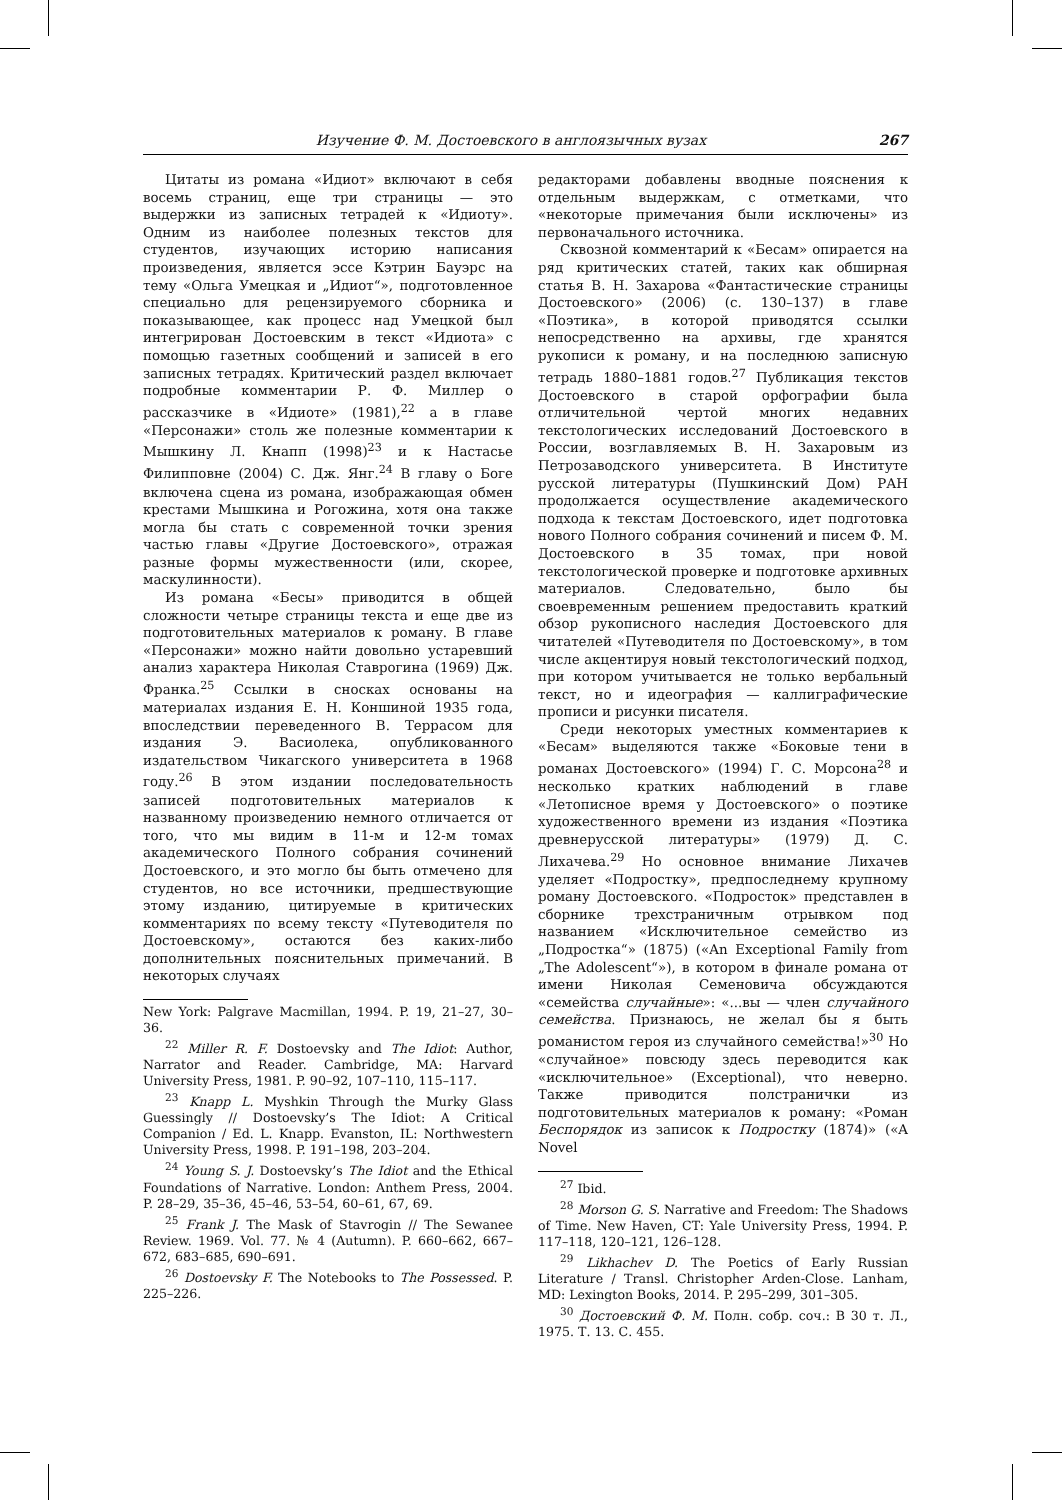Изучение Ф. М. Достоевского в англоязычных вузах 267
Цитаты из романа «Идиот» включают в себя восемь страниц, еще три страницы — это выдержки из записных тетрадей к «Идиоту». Одним из наиболее полезных текстов для студентов, изучающих историю написания произведения, является эссе Кэтрин Бауэрс на тему «Ольга Умецкая и „Идиот“», подготовленное специально для рецензируемого сборника и показывающее, как процесс над Умецкой был интегрирован Достоевским в текст «Идиота» с помощью газетных сообщений и записей в его записных тетрадях. Критический раздел включает подробные комментарии Р. Ф. Миллер о рассказчике в «Идиоте» (1981),<sup>22</sup> а в главе «Персонажи» столь же полезные комментарии к Мышкину Л. Кнапп (1998)<sup>23</sup> и к Настасье Филипповне (2004) С. Дж. Янг.<sup>24</sup> В главу о Боге включена сцена из романа, изображающая обмен крестами Мышкина и Рогожина, хотя она также могла бы стать с современной точки зрения частью главы «Другие Достоевского», отражая разные формы мужественности (или, скорее, маскулинности).
Из романа «Бесы» приводится в общей сложности четыре страницы текста и еще две из подготовительных материалов к роману. В главе «Персонажи» можно найти довольно устаревший анализ характера Николая Ставрогина (1969) Дж. Франка.<sup>25</sup> Ссылки в сносках основаны на материалах издания Е. Н. Коншиной 1935 года, впоследствии переведенного В. Террасом для издания Э. Васиолека, опубликованного издательством Чикагского университета в 1968 году.<sup>26</sup> В этом издании последовательность записей подготовительных материалов к названному произведению немного отличается от того, что мы видим в 11-м и 12-м томах академического Полного собрания сочинений Достоевского, и это могло бы быть отмечено для студентов, но все источники, предшествующие этому изданию, цитируемые в критических комментариях по всему тексту «Путеводителя по Достоевскому», остаются без каких-либо дополнительных пояснительных примечаний. В некоторых случаях
New York: Palgrave Macmillan, 1994. P. 19, 21–27, 30–36.
<sup>22</sup> Miller R. F. Dostoevsky and The Idiot: Author, Narrator and Reader. Cambridge, MA: Harvard University Press, 1981. P. 90–92, 107–110, 115–117.
<sup>23</sup> Knapp L. Myshkin Through the Murky Glass Guessingly // Dostoevsky’s The Idiot: A Critical Companion / Ed. L. Knapp. Evanston, IL: Northwestern University Press, 1998. P. 191–198, 203–204.
<sup>24</sup> Young S. J. Dostoevsky’s The Idiot and the Ethical Foundations of Narrative. London: Anthem Press, 2004. P. 28–29, 35–36, 45–46, 53–54, 60–61, 67, 69.
<sup>25</sup> Frank J. The Mask of Stavrogin // The Sewanee Review. 1969. Vol. 77. № 4 (Autumn). P. 660–662, 667–672, 683–685, 690–691.
<sup>26</sup> Dostoevsky F. The Notebooks to The Possessed. P. 225–226.
редакторами добавлены вводные пояснения к отдельным выдержкам, с отметками, что «некоторые примечания были исключены» из первоначального источника.
Сквозной комментарий к «Бесам» опирается на ряд критических статей, таких как обширная статья В. Н. Захарова «Фантастические страницы Достоевского» (2006) (с. 130–137) в главе «Поэтика», в которой приводятся ссылки непосредственно на архивы, где хранятся рукописи к роману, и на последнюю записную тетрадь 1880–1881 годов.<sup>27</sup> Публикация текстов Достоевского в старой орфографии была отличительной чертой многих недавних текстологических исследований Достоевского в России, возглавляемых В. Н. Захаровым из Петрозаводского университета. В Институте русской литературы (Пушкинский Дом) РАН продолжается осуществление академического подхода к текстам Достоевского, идет подготовка нового Полного собрания сочинений и писем Ф. М. Достоевского в 35 томах, при новой текстологической проверке и подготовке архивных материалов. Следовательно, было бы своевременным решением предоставить краткий обзор рукописного наследия Достоевского для читателей «Путеводителя по Достоевскому», в том числе акцентируя новый текстологический подход, при котором учитывается не только вербальный текст, но и идеография — каллиграфические прописи и рисунки писателя.
Среди некоторых уместных комментариев к «Бесам» выделяются также «Боковые тени в романах Достоевского» (1994) Г. С. Морсона<sup>28</sup> и несколько кратких наблюдений в главе «Летописное время у Достоевского» о поэтике художественного времени из издания «Поэтика древнерусской литературы» (1979) Д. С. Лихачева.<sup>29</sup> Но основное внимание Лихачев уделяет «Подростку», предпоследнему крупному роману Достоевского. «Подросток» представлен в сборнике трехстраничным отрывком под названием «Исключительное семейство из „Подростка“» (1875) («An Exceptional Family from „The Adolescent“»), в котором в финале романа от имени Николая Семеновича обсуждаются «семейства случайные»: «...вы — член случайного семейства. Признаюсь, не желал бы я быть романистом героя из случайного семейства!»<sup>30</sup> Но «случайное» повсюду здесь переводится как «исключительное» (Exceptional), что неверно. Также приводится полстранички из подготовительных материалов к роману: «Роман Беспорядок из записок к Подростку (1874)» («A Novel
<sup>27</sup> Ibid.
<sup>28</sup> Morson G. S. Narrative and Freedom: The Shadows of Time. New Haven, CT: Yale University Press, 1994. P. 117–118, 120–121, 126–128.
<sup>29</sup> Likhachev D. The Poetics of Early Russian Literature / Transl. Christopher Arden-Close. Lanham, MD: Lexington Books, 2014. P. 295–299, 301–305.
<sup>30</sup> Достоевский Ф. М. Полн. собр. соч.: В 30 т. Л., 1975. Т. 13. С. 455.